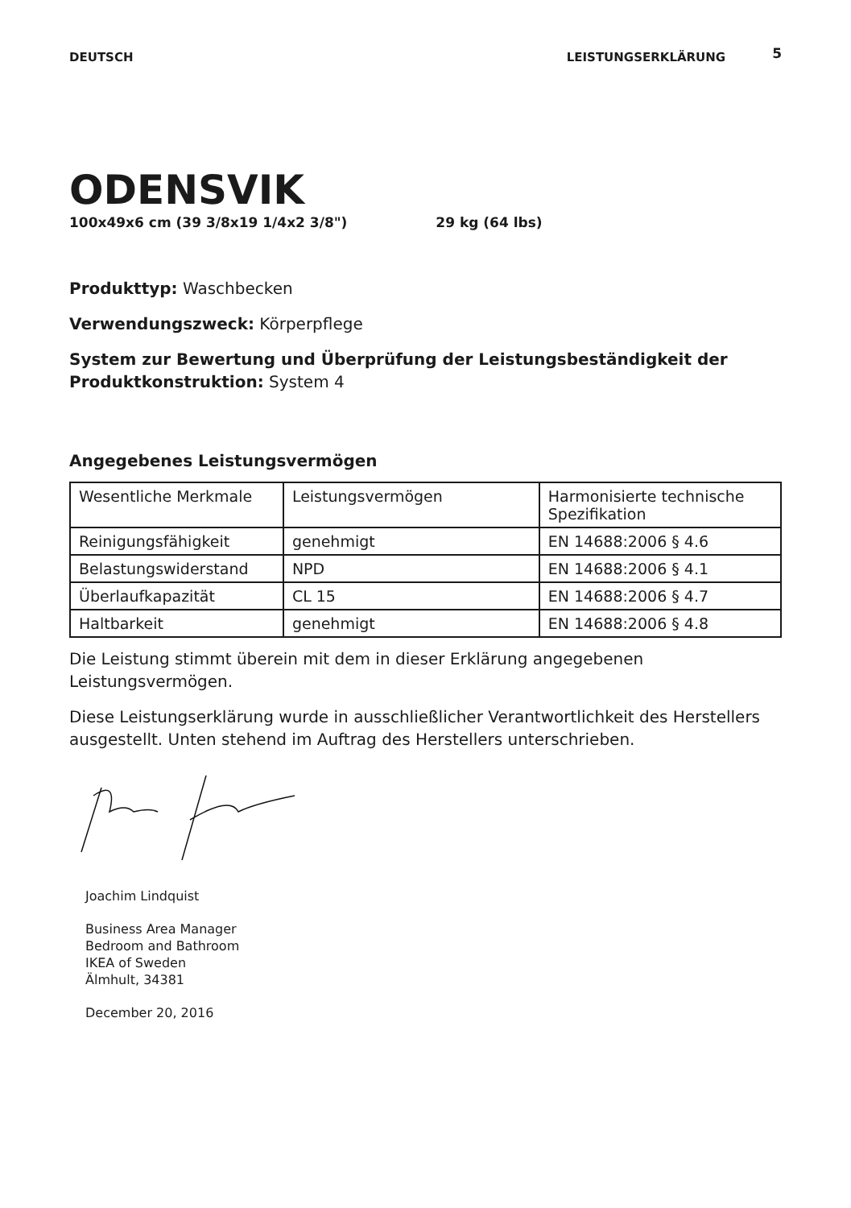DEUTSCH LEISTUNGSERKLÄRUNG
5
ODENSVIK
100x49x6 cm (39 3/8x19 1/4x2 3/8") 29 kg (64 lbs)
Produkttyp: Waschbecken
Verwendungszweck: Körperpflege
System zur Bewertung und Überprüfung der Leistungsbeständigkeit der Produktkonstruktion: System 4
Angegebenes Leistungsvermögen
| Wesentliche Merkmale | Leistungsvermögen | Harmonisierte technische Spezifikation |
| Reinigungsfähigkeit | genehmigt | EN 14688:2006 § 4.6 |
| Belastungswiderstand | NPD | EN 14688:2006 § 4.1 |
| Überlaufkapazität | CL 15 | EN 14688:2006 § 4.7 |
| Haltbarkeit | genehmigt | EN 14688:2006 § 4.8 |
Die Leistung stimmt überein mit dem in dieser Erklärung angegebenen Leistungsvermögen.
Diese Leistungserklärung wurde in ausschließlicher Verantwortlichkeit des Herstellers ausgestellt. Unten stehend im Auftrag des Herstellers unterschrieben.
Joachim Lindquist
Business Area Manager
Bedroom and Bathroom
IKEA of Sweden
Älmhult, 34381
December 20, 2016